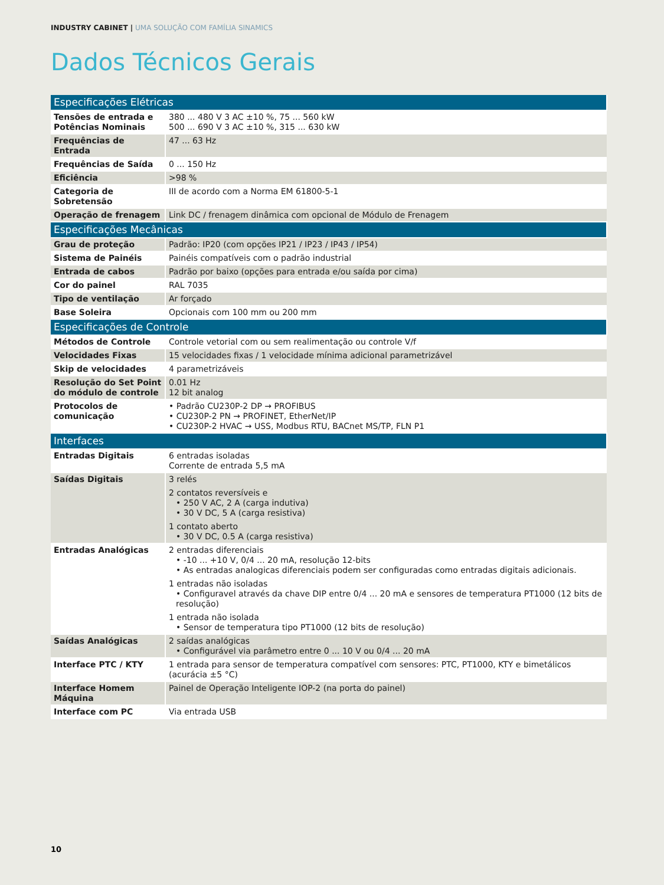INDUSTRY CABINET | UMA SOLUÇÃO COM FAMÍLIA SINAMICS
Dados Técnicos Gerais
| Especificações Elétricas | |
| Tensões de entrada e Potências Nominais | 380 ... 480 V 3 AC ±10 %, 75 ... 560 kW 500 ... 690 V 3 AC ±10 %, 315 ... 630 kW |
| Frequências de Entrada | 47 ... 63 Hz |
| Frequências de Saída | 0 ... 150 Hz |
| Eficiência | >98 % |
| Categoria de Sobretensão | III de acordo com a Norma EM 61800-5-1 |
| Operação de frenagem | Link DC / frenagem dinâmica com opcional de Módulo de Frenagem |
| Especificações Mecânicas | |
| Grau de proteção | Padrão: IP20 (com opções IP21 / IP23 / IP43 / IP54) |
| Sistema de Painéis | Painéis compatíveis com o padrão industrial |
| Entrada de cabos | Padrão por baixo (opções para entrada e/ou saída por cima) |
| Cor do painel | RAL 7035 |
| Tipo de ventilação | Ar forçado |
| Base Soleira | Opcionais com 100 mm ou 200 mm |
| Especificações de Controle | |
| Métodos de Controle | Controle vetorial com ou sem realimentação ou controle V/f |
| Velocidades Fixas | 15 velocidades fixas / 1 velocidade mínima adicional parametrizável |
| Skip de velocidades | 4 parametrizáveis |
| Resolução do Set Point do módulo de controle | 0.01 Hz 12 bit analog |
| Protocolos de comunicação | • Padrão CU230P-2 DP → PROFIBUS • CU230P-2 PN → PROFINET, EtherNet/IP • CU230P-2 HVAC → USS, Modbus RTU, BACnet MS/TP, FLN P1 |
| Interfaces | |
| Entradas Digitais | 6 entradas isoladas Corrente de entrada 5,5 mA |
| Saídas Digitais | 3 relés 2 contatos reversíveis e • 250 V AC, 2 A (carga indutiva) • 30 V DC, 5 A (carga resistiva) 1 contato aberto • 30 V DC, 0.5 A (carga resistiva) |
| Entradas Analógicas | 2 entradas diferenciais • -10 ... +10 V, 0/4 ... 20 mA, resolução 12-bits • As entradas analogicas diferenciais podem ser configuradas como entradas digitais adicionais. 1 entradas não isoladas • Configuravel através da chave DIP entre 0/4 ... 20 mA e sensores de temperatura PT1000 (12 bits de resolução) 1 entrada não isolada • Sensor de temperatura tipo PT1000 (12 bits de resolução) |
| Saídas Analógicas | 2 saídas analógicas • Configurável via parâmetro entre 0 ... 10 V ou 0/4 ... 20 mA |
| Interface PTC / KTY | 1 entrada para sensor de temperatura compatível com sensores: PTC, PT1000, KTY e bimetálicos (acurácia ±5 °C) |
| Interface Homem Máquina | Painel de Operação Inteligente IOP-2 (na porta do painel) |
| Interface com PC | Via entrada USB |
10